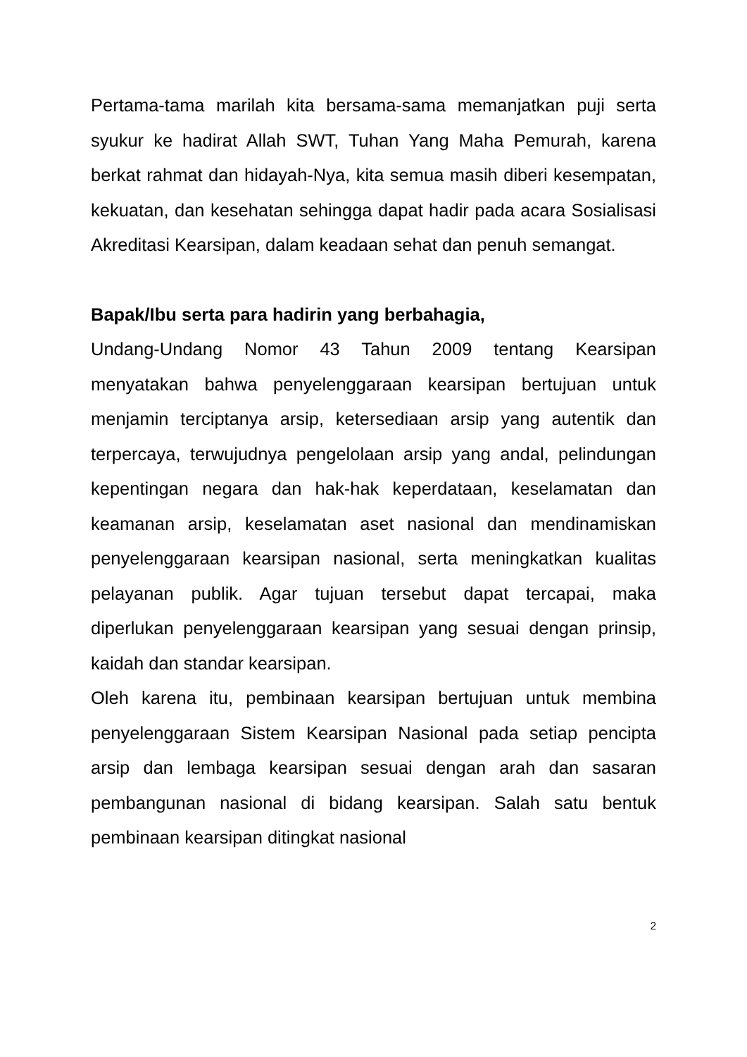Pertama-tama marilah kita bersama-sama memanjatkan puji serta syukur ke hadirat Allah SWT, Tuhan Yang Maha Pemurah, karena berkat rahmat dan hidayah-Nya, kita semua masih diberi kesempatan, kekuatan, dan kesehatan sehingga dapat hadir pada acara Sosialisasi Akreditasi Kearsipan, dalam keadaan sehat dan penuh semangat.
Bapak/Ibu serta para hadirin yang berbahagia,
Undang-Undang Nomor 43 Tahun 2009 tentang Kearsipan menyatakan bahwa penyelenggaraan kearsipan bertujuan untuk menjamin terciptanya arsip, ketersediaan arsip yang autentik dan terpercaya, terwujudnya pengelolaan arsip yang andal, pelindungan kepentingan negara dan hak-hak keperdataan, keselamatan dan keamanan arsip, keselamatan aset nasional dan mendinamiskan penyelenggaraan kearsipan nasional, serta meningkatkan kualitas pelayanan publik. Agar tujuan tersebut dapat tercapai, maka diperlukan penyelenggaraan kearsipan yang sesuai dengan prinsip, kaidah dan standar kearsipan.
Oleh karena itu, pembinaan kearsipan bertujuan untuk membina penyelenggaraan Sistem Kearsipan Nasional pada setiap pencipta arsip dan lembaga kearsipan sesuai dengan arah dan sasaran pembangunan nasional di bidang kearsipan. Salah satu bentuk pembinaan kearsipan ditingkat nasional
2